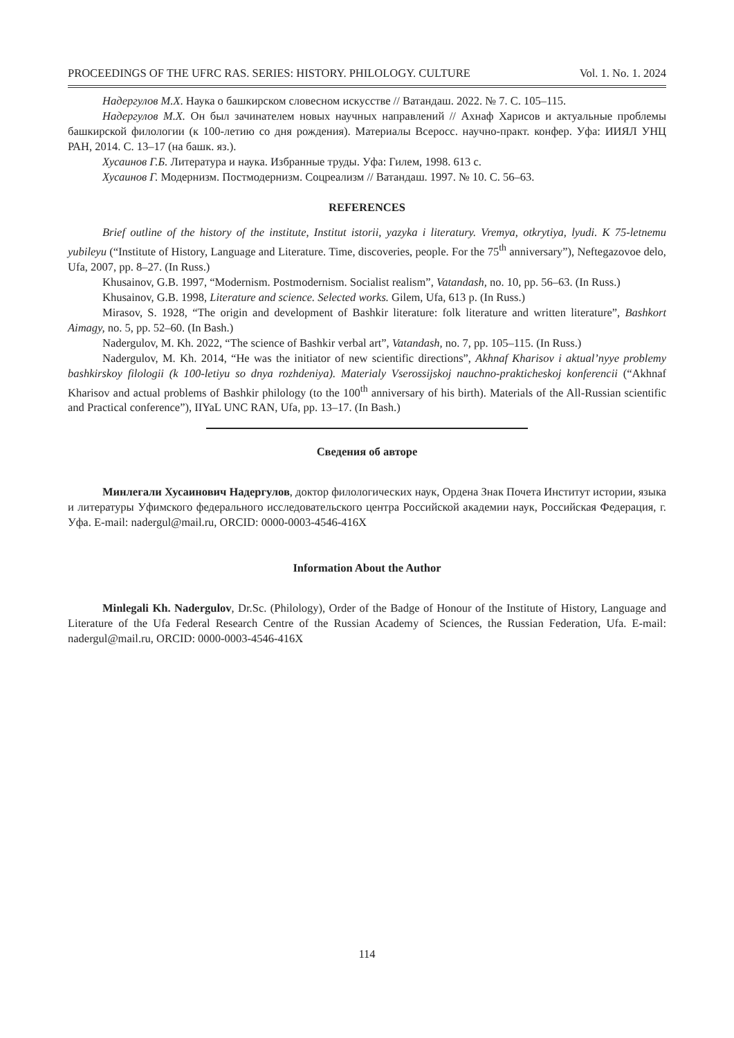PROCEEDINGS OF THE UFRC RAS. SERIES: HISTORY. PHILOLOGY. CULTURE Vol. 1. No. 1. 2024
Надергулов М.Х. Наука о башкирском словесном искусстве // Ватандаш. 2022. № 7. С. 105–115.
Надергулов М.Х. Он был зачинателем новых научных направлений // Ахнаф Харисов и актуальные проблемы башкирской филологии (к 100-летию со дня рождения). Материалы Всеросс. научно-практ. конфер. Уфа: ИИЯЛ УНЦ РАН, 2014. С. 13–17 (на башк. яз.).
Хусаинов Г.Б. Литература и наука. Избранные труды. Уфа: Гилем, 1998. 613 с.
Хусаинов Г. Модернизм. Постмодернизм. Соцреализм // Ватандаш. 1997. № 10. С. 56–63.
REFERENCES
Brief outline of the history of the institute, Institut istorii, yazyka i literatury. Vremya, otkrytiya, lyudi. K 75-letnemu yubileyu (“Institute of History, Language and Literature. Time, discoveries, people. For the 75<sup>th</sup> anniversary”), Neftegazovoe delo, Ufa, 2007, pp. 8–27. (In Russ.)
Khusainov, G.B. 1997, “Modernism. Postmodernism. Socialist realism”, Vatandash, no. 10, pp. 56–63. (In Russ.)
Khusainov, G.B. 1998, Literature and science. Selected works. Gilem, Ufa, 613 p. (In Russ.)
Mirasov, S. 1928, “The origin and development of Bashkir literature: folk literature and written literature”, Bashkort Aimagy, no. 5, pp. 52–60. (In Bash.)
Nadergulov, M. Kh. 2022, “The science of Bashkir verbal art”, Vatandash, no. 7, pp. 105–115. (In Russ.)
Nadergulov, M. Kh. 2014, “He was the initiator of new scientific directions”, Akhnaf Kharisov i aktual’nyye problemy bashkirskoy filologii (k 100-letiyu so dnya rozhdeniya). Materialy Vserossijskoj nauchno-prakticheskoj konferencii (“Akhnaf Kharisov and actual problems of Bashkir philology (to the 100<sup>th</sup> anniversary of his birth). Materials of the All-Russian scientific and Practical conference”), IIYaL UNC RAN, Ufa, pp. 13–17. (In Bash.)
Сведения об авторе
Минлегали Хусаинович Надергулов, доктор филологических наук, Ордена Знак Почета Институт истории, языка и литературы Уфимского федерального исследовательского центра Российской академии наук, Российская Федерация, г. Уфа. E-mail: nadergul@mail.ru, ORCID: 0000-0003-4546-416X
Information About the Author
Minlegali Kh. Nadergulov, Dr.Sc. (Philology), Order of the Badge of Honour of the Institute of History, Language and Literature of the Ufa Federal Research Centre of the Russian Academy of Sciences, the Russian Federation, Ufa. E-mail: nadergul@mail.ru, ORCID: 0000-0003-4546-416X
114